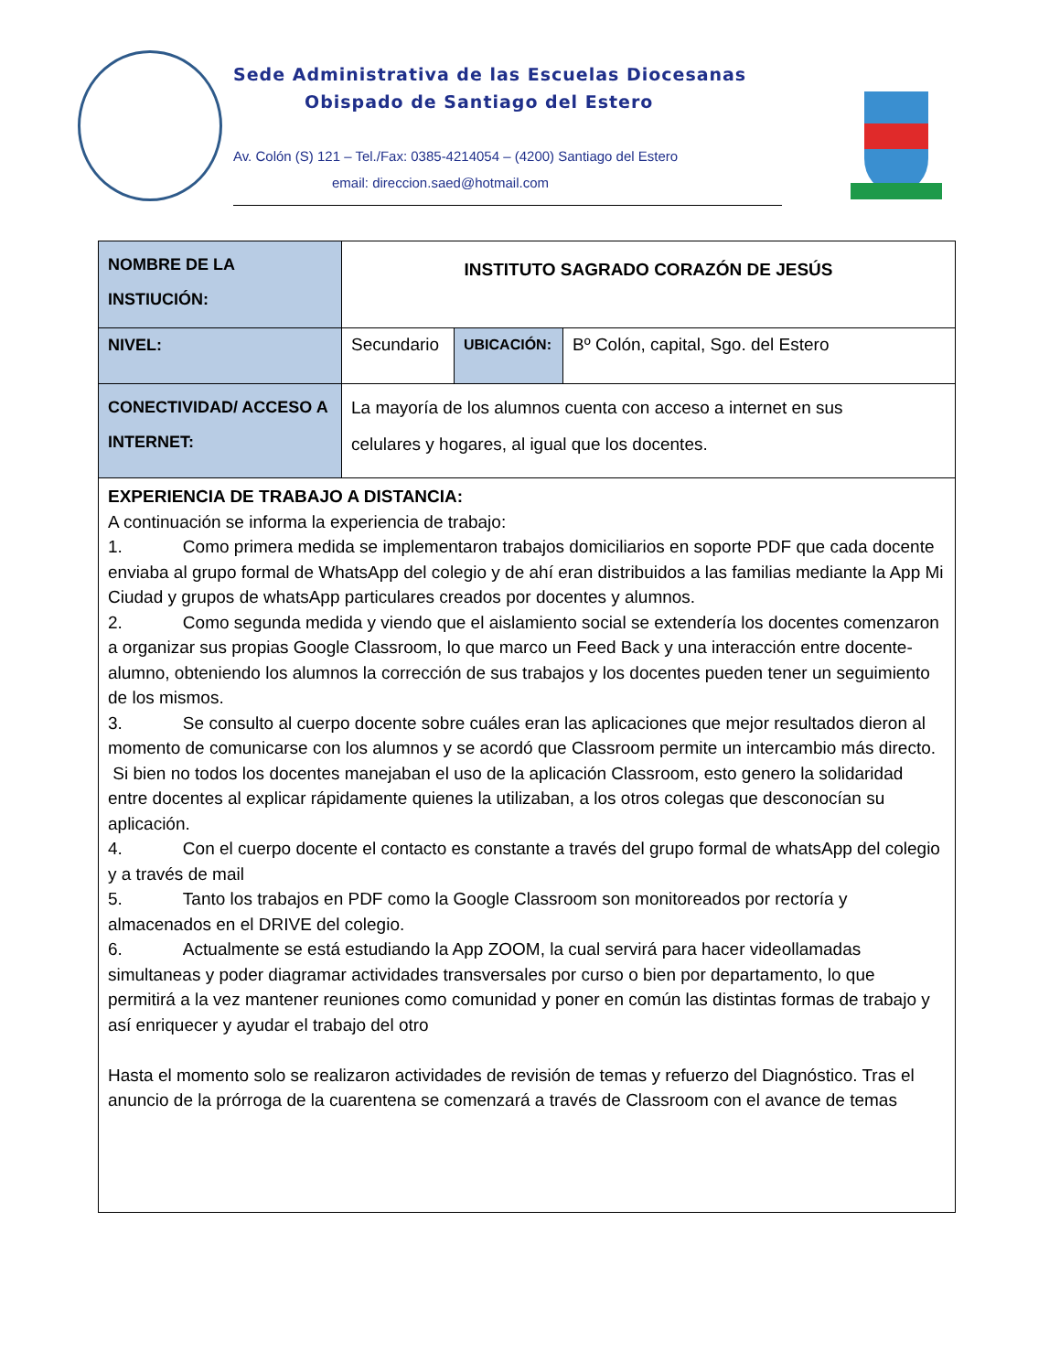Sede Administrativa de las Escuelas Diocesanas
Obispado de Santiago del Estero
Av. Colón (S) 121 – Tel./Fax: 0385-4214054 – (4200) Santiago del Estero
email: direccion.saed@hotmail.com
| NOMBRE DE LA INSTIUCIÓN: | INSTITUTO SAGRADO CORAZÓN DE JESÚS | | |
| NIVEL: | Secundario | UBICACIÓN: | Bº Colón, capital, Sgo. del Estero |
| CONECTIVIDAD/ ACCESO A INTERNET: | La mayoría de los alumnos cuenta con acceso a internet en sus celulares y hogares, al igual que los docentes. | | |
| EXPERIENCIA DE TRABAJO A DISTANCIA: A continuación se informa la experiencia de trabajo: 1. Como primera medida se implementaron trabajos domiciliarios en soporte PDF que cada docente enviaba al grupo formal de WhatsApp del colegio y de ahí eran distribuidos a las familias mediante la App Mi Ciudad y grupos de whatsApp particulares creados por docentes y alumnos. 2. Como segunda medida y viendo que el aislamiento social se extendería los docentes comenzaron a organizar sus propias Google Classroom, lo que marco un Feed Back y una interacción entre docente-alumno, obteniendo los alumnos la corrección de sus trabajos y los docentes pueden tener un seguimiento de los mismos. 3. Se consulto al cuerpo docente sobre cuáles eran las aplicaciones que mejor resultados dieron al momento de comunicarse con los alumnos y se acordó que Classroom permite un intercambio más directo. Si bien no todos los docentes manejaban el uso de la aplicación Classroom, esto genero la solidaridad entre docentes al explicar rápidamente quienes la utilizaban, a los otros colegas que desconocían su aplicación. 4. Con el cuerpo docente el contacto es constante a través del grupo formal de whatsApp del colegio y a través de mail 5. Tanto los trabajos en PDF como la Google Classroom son monitoreados por rectoría y almacenados en el DRIVE del colegio. 6. Actualmente se está estudiando la App ZOOM, la cual servirá para hacer videollamadas simultaneas y poder diagramar actividades transversales por curso o bien por departamento, lo que permitirá a la vez mantener reuniones como comunidad y poner en común las distintas formas de trabajo y así enriquecer y ayudar el trabajo del otro Hasta el momento solo se realizaron actividades de revisión de temas y refuerzo del Diagnóstico. Tras el anuncio de la prórroga de la cuarentena se comenzará a través de Classroom con el avance de temas | | | |